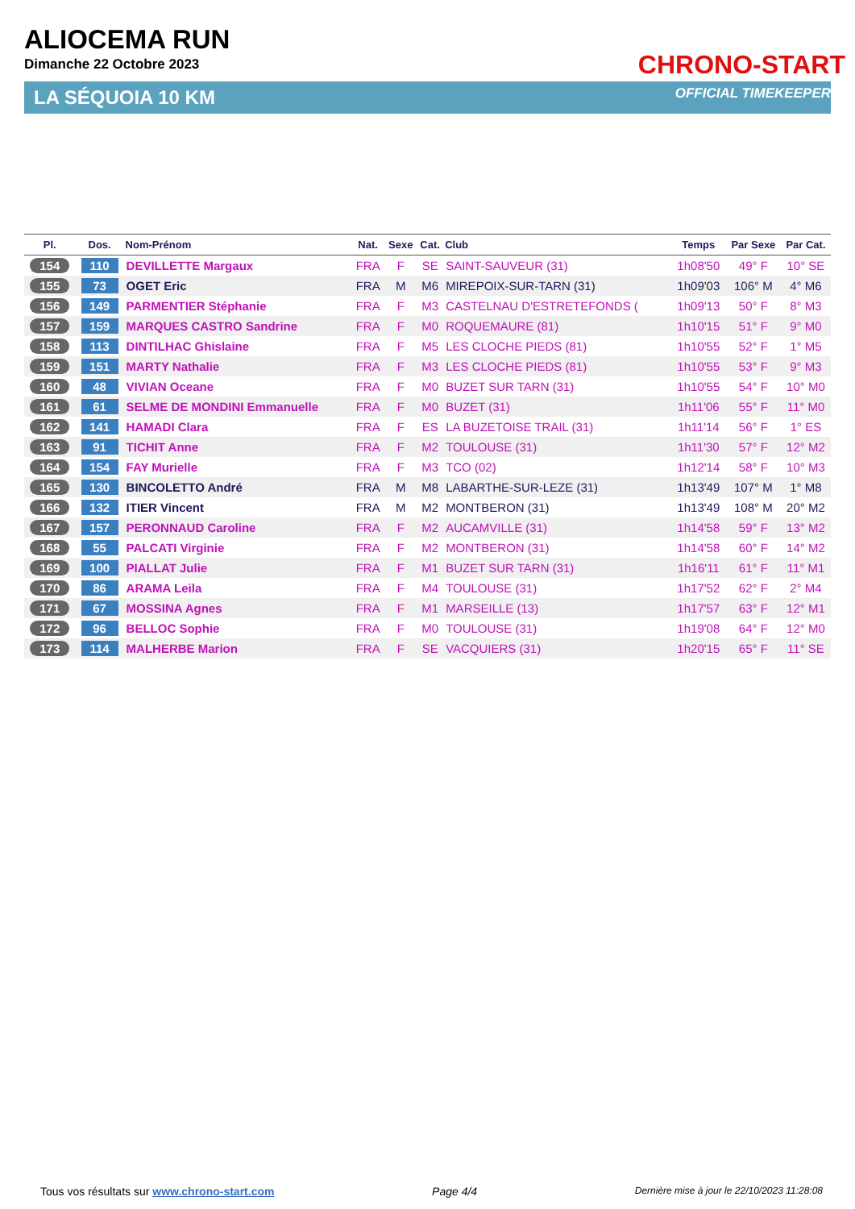ALIOCEMA RUN
Dimanche 22 Octobre 2023
CHRONO-START
OFFICIAL TIMEKEEPER LA SÉQUOIA 10 KM
| Pl. | Dos. | Nom-Prénom | Nat. | Sexe | Cat. | Club | Temps | Par Sexe | Par Cat. |
| --- | --- | --- | --- | --- | --- | --- | --- | --- | --- |
| 154 | 110 | DEVILLETTE Margaux | FRA | F | SE | SAINT-SAUVEUR (31) | 1h08'50 | 49° F | 10° SE |
| 155 | 73 | OGET Eric | FRA | M | M6 | MIREPOIX-SUR-TARN (31) | 1h09'03 | 106° M | 4° M6 |
| 156 | 149 | PARMENTIER Stéphanie | FRA | F | M3 | CASTELNAU D'ESTRETEFONDS ( | 1h09'13 | 50° F | 8° M3 |
| 157 | 159 | MARQUES CASTRO Sandrine | FRA | F | M0 | ROQUEMAURE (81) | 1h10'15 | 51° F | 9° M0 |
| 158 | 113 | DINTILHAC Ghislaine | FRA | F | M5 | LES CLOCHE PIEDS (81) | 1h10'55 | 52° F | 1° M5 |
| 159 | 151 | MARTY Nathalie | FRA | F | M3 | LES CLOCHE PIEDS (81) | 1h10'55 | 53° F | 9° M3 |
| 160 | 48 | VIVIAN Oceane | FRA | F | M0 | BUZET SUR TARN (31) | 1h10'55 | 54° F | 10° M0 |
| 161 | 61 | SELME DE MONDINI Emmanuelle | FRA | F | M0 | BUZET (31) | 1h11'06 | 55° F | 11° M0 |
| 162 | 141 | HAMADI Clara | FRA | F | ES | LA BUZETOISE TRAIL (31) | 1h11'14 | 56° F | 1° ES |
| 163 | 91 | TICHIT Anne | FRA | F | M2 | TOULOUSE (31) | 1h11'30 | 57° F | 12° M2 |
| 164 | 154 | FAY Murielle | FRA | F | M3 | TCO (02) | 1h12'14 | 58° F | 10° M3 |
| 165 | 130 | BINCOLETTO André | FRA | M | M8 | LABARTHE-SUR-LEZE (31) | 1h13'49 | 107° M | 1° M8 |
| 166 | 132 | ITIER Vincent | FRA | M | M2 | MONTBERON (31) | 1h13'49 | 108° M | 20° M2 |
| 167 | 157 | PERONNAUD Caroline | FRA | F | M2 | AUCAMVILLE (31) | 1h14'58 | 59° F | 13° M2 |
| 168 | 55 | PALCATI Virginie | FRA | F | M2 | MONTBERON (31) | 1h14'58 | 60° F | 14° M2 |
| 169 | 100 | PIALLAT Julie | FRA | F | M1 | BUZET SUR TARN (31) | 1h16'11 | 61° F | 11° M1 |
| 170 | 86 | ARAMA Leila | FRA | F | M4 | TOULOUSE (31) | 1h17'52 | 62° F | 2° M4 |
| 171 | 67 | MOSSINA Agnes | FRA | F | M1 | MARSEILLE (13) | 1h17'57 | 63° F | 12° M1 |
| 172 | 96 | BELLOC Sophie | FRA | F | M0 | TOULOUSE (31) | 1h19'08 | 64° F | 12° M0 |
| 173 | 114 | MALHERBE Marion | FRA | F | SE | VACQUIERS (31) | 1h20'15 | 65° F | 11° SE |
Tous vos résultats sur www.chrono-start.com Page 4/4 Dernière mise à jour le 22/10/2023 11:28:08